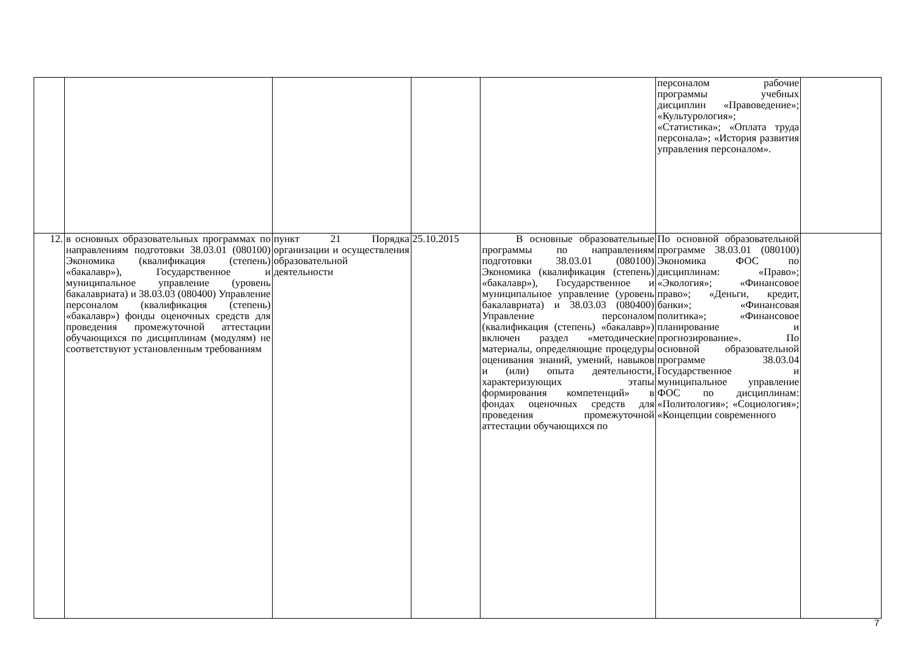| | | | | | персоналом рабочие программы учебных дисциплин «Правоведение»; «Культурология»; «Статистика»; «Оплата труда персонала»; «История развития управления персоналом». | |
| 12. | в основных образовательных программах по направлениям подготовки 38.03.01 (080100) Экономика (квалификация (степень) «бакалавр»), Государственное и муниципальное управление (уровень бакалавриата) и 38.03.03 (080400) Управление персоналом (квалификация (степень) «бакалавр») фонды оценочных средств для проведения промежуточной аттестации обучающихся по дисциплинам (модулям) не соответствуют установленным требованиям | пункт 21 Порядка организации и осуществления образовательной деятельности | 25.10.2015 | В основные образовательные программы по направлениям подготовки 38.03.01 (080100) Экономика (квалификация (степень) «бакалавр»), Государственное и муниципальное управление (уровень бакалавриата) и 38.03.03 (080400) Управление персоналом (квалификация (степень) «бакалавр») включен раздел «методические материалы, определяющие процедуры оценивания знаний, умений, навыков и (или) опыта деятельности, характеризующих этапы формирования компетенций» в фондах оценочных средств для проведения промежуточной аттестации обучающихся по | По основной образовательной программе 38.03.01 (080100) Экономика ФОС по дисциплинам: «Право»; «Экология»; «Финансовое право»; «Деньги, кредит, банки»; «Финансовая политика»; «Финансовое планирование и прогнозирование». По основной образовательной программе 38.03.04 Государственное и муниципальное управление ФОС по дисциплинам: «Политология»; «Социология»; «Концепции современного | |
7